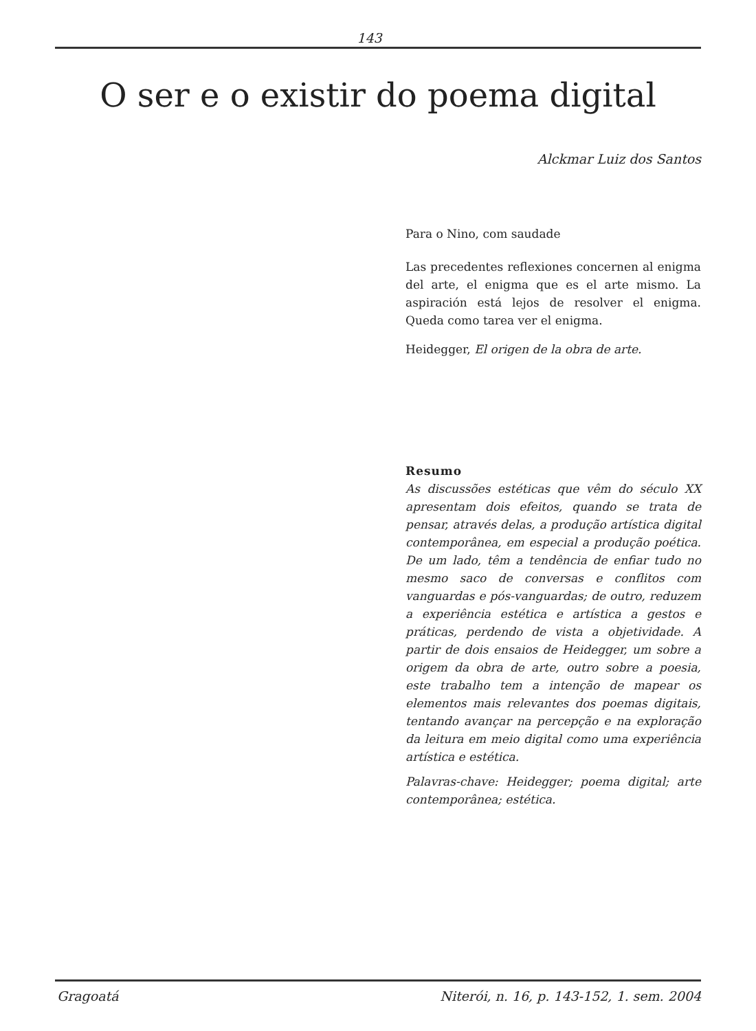143
O ser e o existir do poema digital
Alckmar Luiz dos Santos
Para o Nino, com saudade
Las precedentes reflexiones concernen al enigma del arte, el enigma que es el arte mismo. La aspiración está lejos de resolver el enigma. Queda como tarea ver el enigma.
Heidegger, El origen de la obra de arte.
Resumo
As discussões estéticas que vêm do século XX apresentam dois efeitos, quando se trata de pensar, através delas, a produção artística digital contemporânea, em especial a produção poética. De um lado, têm a tendência de enfiar tudo no mesmo saco de conversas e conflitos com vanguardas e pós-vanguardas; de outro, reduzem a experiência estética e artística a gestos e práticas, perdendo de vista a objetividade. A partir de dois ensaios de Heidegger, um sobre a origem da obra de arte, outro sobre a poesia, este trabalho tem a intenção de mapear os elementos mais relevantes dos poemas digitais, tentando avançar na percepção e na exploração da leitura em meio digital como uma experiência artística e estética.
Palavras-chave: Heidegger; poema digital; arte contemporânea; estética.
Gragoatá Niterói, n. 16, p. 143-152, 1. sem. 2004